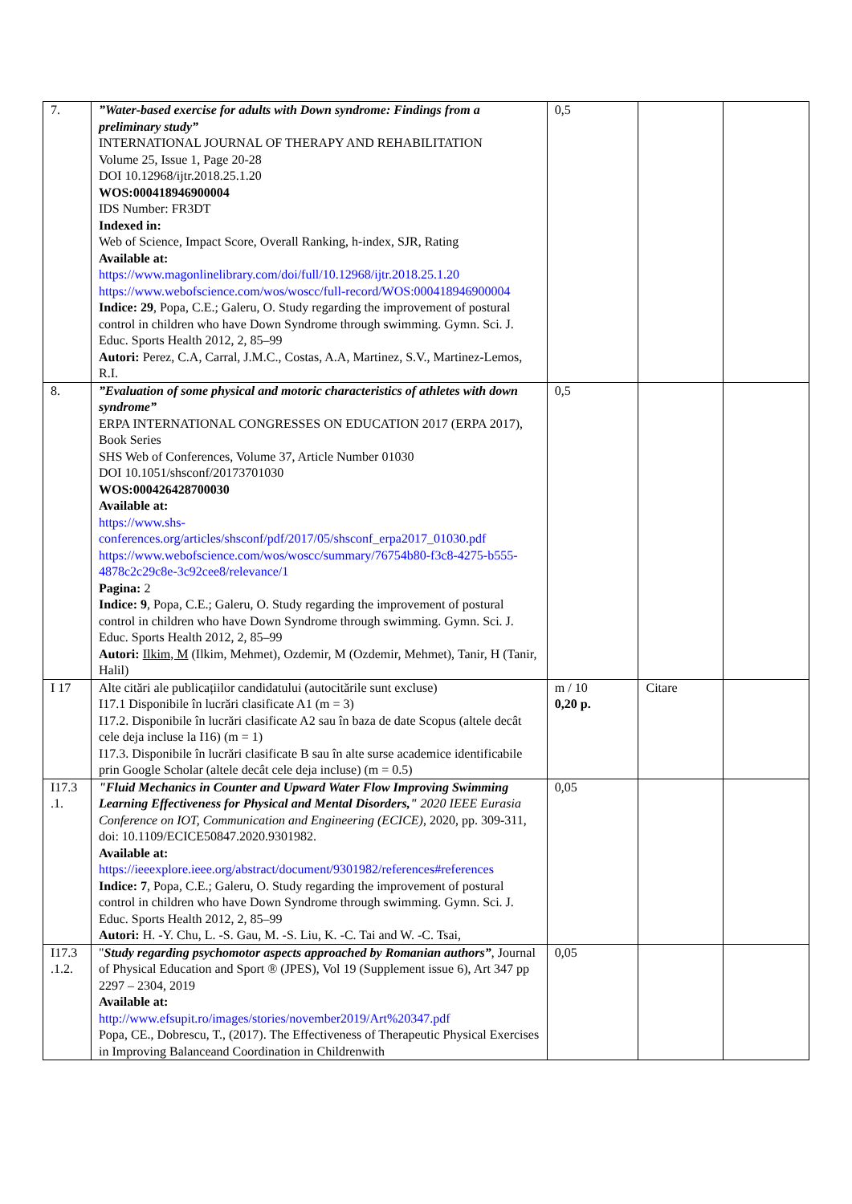| 7. | ”Water-based exercise for adults with Down syndrome: Findings from a preliminary study” INTERNATIONAL JOURNAL OF THERAPY AND REHABILITATION Volume 25, Issue 1, Page 20-28 DOI 10.12968/ijtr.2018.25.1.20 WOS:000418946900004 IDS Number: FR3DT Indexed in: Web of Science, Impact Score, Overall Ranking, h-index, SJR, Rating Available at: https://www.magonlinelibrary.com/doi/full/10.12968/ijtr.2018.25.1.20 https://www.webofscience.com/wos/woscc/full-record/WOS:000418946900004 Indice: 29 , Popa, C.E.; Galeru, O. Study regarding the improvement of postural control in children who have Down Syndrome through swimming. Gymn. Sci. J. Educ. Sports Health 2012, 2, 85–99 Autori: Perez, C.A, Carral, J.M.C., Costas, A.A, Martinez, S.V., Martinez-Lemos, R.I. | 0,5 | | |
| 8. | ”Evaluation of some physical and motoric characteristics of athletes with down syndrome” ERPA INTERNATIONAL CONGRESSES ON EDUCATION 2017 (ERPA 2017), Book Series SHS Web of Conferences, Volume 37, Article Number 01030 DOI 10.1051/shsconf/20173701030 WOS:000426428700030 Available at: https://www.shs-conferences.org/articles/shsconf/pdf/2017/05/shsconf_erpa2017_01030.pdf https://www.webofscience.com/wos/woscc/summary/76754b80-f3c8-4275-b555-4878c2c29c8e-3c92cee8/relevance/1 Pagina: 2 Indice: 9 , Popa, C.E.; Galeru, O. Study regarding the improvement of postural control in children who have Down Syndrome through swimming. Gymn. Sci. J. Educ. Sports Health 2012, 2, 85–99 Autori: Ilkim, M (Ilkim, Mehmet), Ozdemir, M (Ozdemir, Mehmet), Tanir, H (Tanir, Halil) | 0,5 | | |
| I 17 | Alte citări ale publicațiilor candidatului (autocitările sunt excluse) I17.1 Disponibile în lucrări clasificate A1 (m = 3) I17.2. Disponibile în lucrări clasificate A2 sau în baza de date Scopus (altele decât cele deja incluse la I16) (m = 1) I17.3. Disponibile în lucrări clasificate B sau în alte surse academice identificabile prin Google Scholar (altele decât cele deja incluse) (m = 0.5) | m / 10 0,20 p. | Citare | |
| I17.3 .1. | "Fluid Mechanics in Counter and Upward Water Flow Improving Swimming Learning Effectiveness for Physical and Mental Disorders," 2020 IEEE Eurasia Conference on IOT, Communication and Engineering (ECICE) , 2020, pp. 309-311, doi: 10.1109/ECICE50847.2020.9301982. Available at: https://ieeexplore.ieee.org/abstract/document/9301982/references#references Indice: 7 , Popa, C.E.; Galeru, O. Study regarding the improvement of postural control in children who have Down Syndrome through swimming. Gymn. Sci. J. Educ. Sports Health 2012, 2, 85–99 Autori: H. -Y. Chu, L. -S. Gau, M. -S. Liu, K. -C. Tai and W. -C. Tsai, | 0,05 | | |
| I17.3 .1.2. | " Study regarding psychomotor aspects approached by Romanian authors” , Journal of Physical Education and Sport ® (JPES), Vol 19 (Supplement issue 6), Art 347 pp 2297 – 2304, 2019 Available at: http://www.efsupit.ro/images/stories/november2019/Art%20347.pdf Popa, CE., Dobrescu, T., (2017). The Effectiveness of Therapeutic Physical Exercises in Improving Balanceand Coordination in Childrenwith | 0,05 | | |